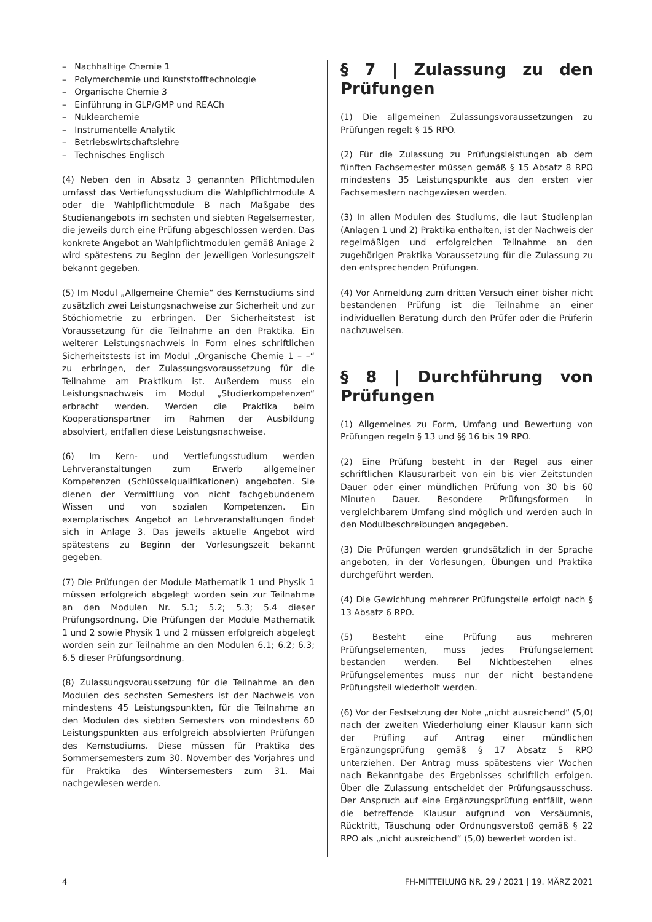– Nachhaltige Chemie 1
– Polymerchemie und Kunststofftechnologie
– Organische Chemie 3
– Einführung in GLP/GMP und REACh
– Nuklearchemie
– Instrumentelle Analytik
– Betriebswirtschaftslehre
– Technisches Englisch
(4) Neben den in Absatz 3 genannten Pflichtmodulen umfasst das Vertiefungsstudium die Wahlpflichtmodule A oder die Wahlpflichtmodule B nach Maßgabe des Studienangebots im sechsten und siebten Regelsemester, die jeweils durch eine Prüfung abgeschlossen werden. Das konkrete Angebot an Wahlpflichtmodulen gemäß Anlage 2 wird spätestens zu Beginn der jeweiligen Vorlesungszeit bekannt gegeben.
(5) Im Modul „Allgemeine Chemie“ des Kernstudiums sind zusätzlich zwei Leistungsnachweise zur Sicherheit und zur Stöchiometrie zu erbringen. Der Sicherheitstest ist Voraussetzung für die Teilnahme an den Praktika. Ein weiterer Leistungsnachweis in Form eines schriftlichen Sicherheitstests ist im Modul „Organische Chemie 1 – –“ zu erbringen, der Zulassungsvoraussetzung für die Teilnahme am Praktikum ist. Außerdem muss ein Leistungsnachweis im Modul „Studierkompetenzen“ erbracht werden. Werden die Praktika beim Kooperationspartner im Rahmen der Ausbildung absolviert, entfallen diese Leistungsnachweise.
(6) Im Kern- und Vertiefungsstudium werden Lehrveranstaltungen zum Erwerb allgemeiner Kompetenzen (Schlüsselqualifikationen) angeboten. Sie dienen der Vermittlung von nicht fachgebundenem Wissen und von sozialen Kompetenzen. Ein exemplarisches Angebot an Lehrveranstaltungen findet sich in Anlage 3. Das jeweils aktuelle Angebot wird spätestens zu Beginn der Vorlesungszeit bekannt gegeben.
(7) Die Prüfungen der Module Mathematik 1 und Physik 1 müssen erfolgreich abgelegt worden sein zur Teilnahme an den Modulen Nr. 5.1; 5.2; 5.3; 5.4 dieser Prüfungsordnung. Die Prüfungen der Module Mathematik 1 und 2 sowie Physik 1 und 2 müssen erfolgreich abgelegt worden sein zur Teilnahme an den Modulen 6.1; 6.2; 6.3; 6.5 dieser Prüfungsordnung.
(8) Zulassungsvoraussetzung für die Teilnahme an den Modulen des sechsten Semesters ist der Nachweis von mindestens 45 Leistungspunkten, für die Teilnahme an den Modulen des siebten Semesters von mindestens 60 Leistungspunkten aus erfolgreich absolvierten Prüfungen des Kernstudiums. Diese müssen für Praktika des Sommersemesters zum 30. November des Vorjahres und für Praktika des Wintersemesters zum 31. Mai nachgewiesen werden.
§ 7 | Zulassung zu den Prüfungen
(1) Die allgemeinen Zulassungsvoraussetzungen zu Prüfungen regelt § 15 RPO.
(2) Für die Zulassung zu Prüfungsleistungen ab dem fünften Fachsemester müssen gemäß § 15 Absatz 8 RPO mindestens 35 Leistungspunkte aus den ersten vier Fachsemestern nachgewiesen werden.
(3) In allen Modulen des Studiums, die laut Studienplan (Anlagen 1 und 2) Praktika enthalten, ist der Nachweis der regelmäßigen und erfolgreichen Teilnahme an den zugehörigen Praktika Voraussetzung für die Zulassung zu den entsprechenden Prüfungen.
(4) Vor Anmeldung zum dritten Versuch einer bisher nicht bestandenen Prüfung ist die Teilnahme an einer individuellen Beratung durch den Prüfer oder die Prüferin nachzuweisen.
§ 8 | Durchführung von Prüfungen
(1) Allgemeines zu Form, Umfang und Bewertung von Prüfungen regeln § 13 und §§ 16 bis 19 RPO.
(2) Eine Prüfung besteht in der Regel aus einer schriftlichen Klausurarbeit von ein bis vier Zeitstunden Dauer oder einer mündlichen Prüfung von 30 bis 60 Minuten Dauer. Besondere Prüfungsformen in vergleichbarem Umfang sind möglich und werden auch in den Modulbeschreibungen angegeben.
(3) Die Prüfungen werden grundsätzlich in der Sprache angeboten, in der Vorlesungen, Übungen und Praktika durchgeführt werden.
(4) Die Gewichtung mehrerer Prüfungsteile erfolgt nach § 13 Absatz 6 RPO.
(5) Besteht eine Prüfung aus mehreren Prüfungselementen, muss jedes Prüfungselement bestanden werden. Bei Nichtbestehen eines Prüfungselementes muss nur der nicht bestandene Prüfungsteil wiederholt werden.
(6) Vor der Festsetzung der Note „nicht ausreichend“ (5,0) nach der zweiten Wiederholung einer Klausur kann sich der Prüfling auf Antrag einer mündlichen Ergänzungsprüfung gemäß § 17 Absatz 5 RPO unterziehen. Der Antrag muss spätestens vier Wochen nach Bekanntgabe des Ergebnisses schriftlich erfolgen. Über die Zulassung entscheidet der Prüfungsausschuss. Der Anspruch auf eine Ergänzungsprüfung entfällt, wenn die betreffende Klausur aufgrund von Versäumnis, Rücktritt, Täuschung oder Ordnungsverstoß gemäß § 22 RPO als „nicht ausreichend“ (5,0) bewertet worden ist.
4 FH-MITTEILUNG NR. 29 / 2021 | 19. MÄRZ 2021